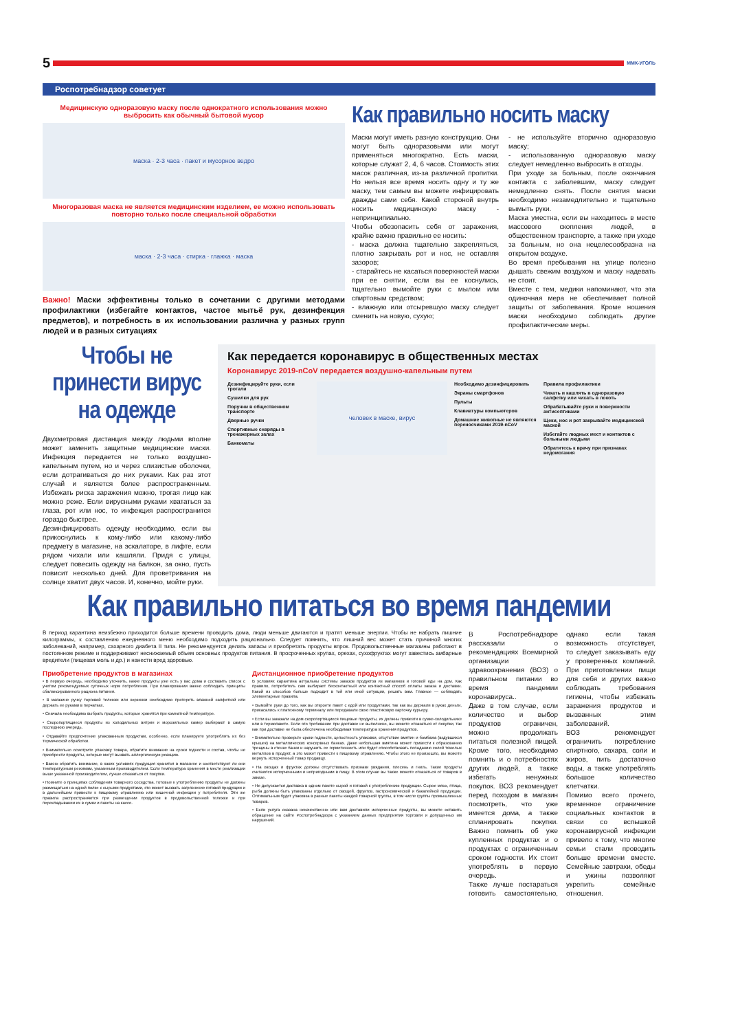5
ММК-УГОЛЬ
Роспотребнадзор советует
Медицинскую одноразовую маску после однократного использования можно выбросить как обычный бытовой мусор
маска · 2-3 часа · пакет и мусорное ведро
Многоразовая маска не является медицинским изделием, ее можно использовать повторно только после специальной обработки
маска · 2-3 часа · стирка · глажка · маска
Важно! Маски эффективны только в сочетании с другими методами профилактики (избегайте контактов, частое мытьё рук, дезинфекция предметов), и потребность в их использовании различна у разных групп людей и в разных ситуациях
Как правильно носить маску
Маски могут иметь разную конструкцию. Они могут быть одноразовыми или могут применяться многократно. Есть маски, которые служат 2, 4, 6 часов. Стоимость этих масок различная, из-за различной пропитки. Но нельзя все время носить одну и ту же маску, тем самым вы можете инфицировать дважды сами себя. Какой стороной внутрь носить медицинскую маску - непринципиально.
Чтобы обезопасить себя от заражения, крайне важно правильно ее носить:
- маска должна тщательно закрепляться, плотно закрывать рот и нос, не оставляя зазоров;
- старайтесь не касаться поверхностей маски при ее снятии, если вы ее коснулись, тщательно вымойте руки с мылом или спиртовым средством;
- влажную или отсыревшую маску следует сменить на новую, сухую;
- не используйте вторично одноразовую маску;
- использованную одноразовую маску следует немедленно выбросить в отходы.
При уходе за больным, после окончания контакта с заболевшим, маску следует немедленно снять. После снятия маски необходимо незамедлительно и тщательно вымыть руки.
Маска уместна, если вы находитесь в месте массового скопления людей, в общественном транспорте, а также при уходе за больным, но она нецелесообразна на открытом воздухе.
Во время пребывания на улице полезно дышать свежим воздухом и маску надевать не стоит.
Вместе с тем, медики напоминают, что эта одиночная мера не обеспечивает полной защиты от заболевания. Кроме ношения маски необходимо соблюдать другие профилактические меры.
Чтобы не принести вирус на одежде
Двухметровая дистанция между людьми вполне может заменить защитные медицинские маски. Инфекция передается не только воздушно-капельным путем, но и через слизистые оболочки, если дотрагиваться до них руками. Как раз этот случай и является более распространенным. Избежать риска заражения можно, трогая лицо как можно реже. Если вирусными руками хвататься за глаза, рот или нос, то инфекция распространится гораздо быстрее.
Дезинфицировать одежду необходимо, если вы прикоснулись к кому-либо или какому-либо предмету в магазине, на эскалаторе, в лифте, если рядом чихали или кашляли. Придя с улицы, следует повесить одежду на балкон, за окно, пусть повисит несколько дней. Для проветривания на солнце хватит двух часов. И, конечно, мойте руки.
Как передается коронавирус в общественных местах
Коронавирус 2019-nCoV передается воздушно-капельным путем
Дезинфицируйте руки, если трогали
Сушилки для рук
Поручни в общественном транспорте
Дверные ручки
Спортивные снаряды в тренажерных залах
Банкоматы
человек в маске, вирус
Необходимо дезинфицировать
Экраны смартфонов
Пульты
Клавиатуры компьютеров
Домашние животные не являются переносчиками 2019-nCoV
Правила профилактики
Чихать и кашлять в одноразовую салфетку или чихать в локоть
Обрабатывайте руки и поверхности антисептиками
Щеки, нос и рот закрывайте медицинской маской
Избегайте людных мест и контактов с больными людьми
Обратитесь к врачу при признаках недомогания
Как правильно питаться во время пандемии
В период карантина неизбежно приходится больше времени проводить дома, люди меньше двигаются и тратят меньше энергии. Чтобы не набрать лишние килограммы, к составлению ежедневного меню необходимо подходить рационально. Следует помнить, что лишний вес может стать причиной многих заболеваний, например, сахарного диабета II типа. Не рекомендуется делать запасы и приобретать продукты впрок. Продовольственные магазины работают в постоянном режиме и поддерживают неснижаемый объем основных продуктов питания. В просроченных крупах, орехах, сухофруктах могут завестись амбарные вредители (пищевая моль и др.) и нанести вред здоровью.
Приобретение продуктов в магазинах
• В первую очередь, необходимо уточнить, какие продукты уже есть у вас дома и составить список с учетом рекомендуемых суточных норм потребления. При планировании важно соблюдать принципы сбалансированного рациона питания.
• В магазине ручку торговой тележки или корзинки необходимо протереть влажной салфеткой или держать ее руками в перчатках.
• Сначала необходимо выбрать продукты, которые хранятся при комнатной температуре.
• Скоропортящиеся продукты из холодильных витрин и морозильных камер выбирают в самую последнюю очередь.
• Отдавайте предпочтение упакованным продуктам, особенно, если планируете употреблять их без термической обработки.
• Внимательно осмотрите упаковку товара, обратите внимание на сроки годности и состав, чтобы не приобрести продукты, которые могут вызвать аллергическую реакцию.
• Важно обратить внимание, в каких условиях продукция хранится в магазине и соответствуют ли они температурным режимам, указанным производителем. Если температура хранения в месте реализации выше указанной производителем, лучше отказаться от покупки.
• Помните о принципах соблюдения товарного соседства. Готовые к употреблению продукты не должны размещаться на одной полке с сырыми продуктами, это может вызвать загрязнение готовой продукции и в дальнейшем привести к пищевому отравлению или кишечной инфекции у потребителя. Эти же правила распространяются при размещении продуктов в продовольственной тележке и при перекладывании их в сумки и пакеты на кассе.
Дистанционное приобретение продуктов
В условиях карантина актуальны системы заказов продуктов из магазинов и готовой еды на дом. Как правило, потребитель сам выбирает бесконтактный или контактный способ оплаты заказа и доставки. Какой из способов больше подходит в той или иной ситуации, решать вам. Главное — соблюдать элементарные правила.
• Вымойте руки до того, как вы откроете пакет с едой или продуктами, так как вы держали в руках деньги, прикасались к платежному терминалу или передавали свою пластиковую карточку курьеру.
• Если вы заказали на дом скоропортящиеся пищевые продукты, их должны привезти в сумке-холодильнике или в термопакете. Если это требование при доставке не выполнено, вы можете отказаться от покупки, так как при доставке не была обеспечена необходимая температура хранения продуктов.
• Внимательно проверьте сроки годности, целостность упаковки, отсутствие вмятин и бомбажа (вздувшихся крышек) на металлических консервных банках. Даже небольшая вмятина может привести к образованию трещины в стенке банки и нарушить ее герметичность или будет способствовать попаданию солей тяжелых металлов в продукт, а это может привести к пищевому отравлению. Чтобы этого не произошло, вы можете вернуть испорченный товар продавцу.
• На овощах и фруктах должны отсутствовать признаки увядания, плесень и гниль. Такие продукты считаются испорченными и непригодными в пищу. В этом случае вы также можете отказаться от товаров в заказе.
• Не допускается доставка в одном пакете сырой и готовой к употреблению продукции. Сырое мясо, птица, рыба должны быть упакованы отдельно от овощей, фруктов, гастрономической и бакалейной продукции. Оптимальным будет упаковка в разные пакеты каждой товарной группы, в том числе группы промышленных товаров.
• Если услуга оказана некачественно или вам доставили испорченные продукты, вы можете оставить обращение на сайте Роспотребнадзора с указанием данных предприятия торговли и допущенных им нарушений.
В Роспотребнадзоре рассказали о рекомендациях Всемирной организации здравоохранения (ВОЗ) о правильном питании во время пандемии коронавируса..
Даже в том случае, если количество и выбор продуктов ограничен, можно продолжать питаться полезной пищей. Кроме того, необходимо помнить и о потребностях других людей, а также избегать ненужных покупок. ВОЗ рекомендует перед походом в магазин посмотреть, что уже имеется дома, а также спланировать покупки. Важно помнить об уже купленных продуктах и о продуктах с ограниченным сроком годности. Их стоит употреблять в первую очередь.
Также лучше постараться готовить самостоятельно, однако если такая возможность отсутствует, то следует заказывать еду у проверенных компаний. При приготовлении пищи для себя и других важно соблюдать требования гигиены, чтобы избежать заражения продуктов и вызванных этим заболеваний.
ВОЗ рекомендует ограничить потребление спиртного, сахара, соли и жиров, пить достаточно воды, а также употреблять большое количество клетчатки.
Помимо всего прочего, временное ограничение социальных контактов в связи со вспышкой коронавирусной инфекции привело к тому, что многие семьи стали проводить больше времени вместе. Семейные завтраки, обеды и ужины позволяют укрепить семейные отношения.